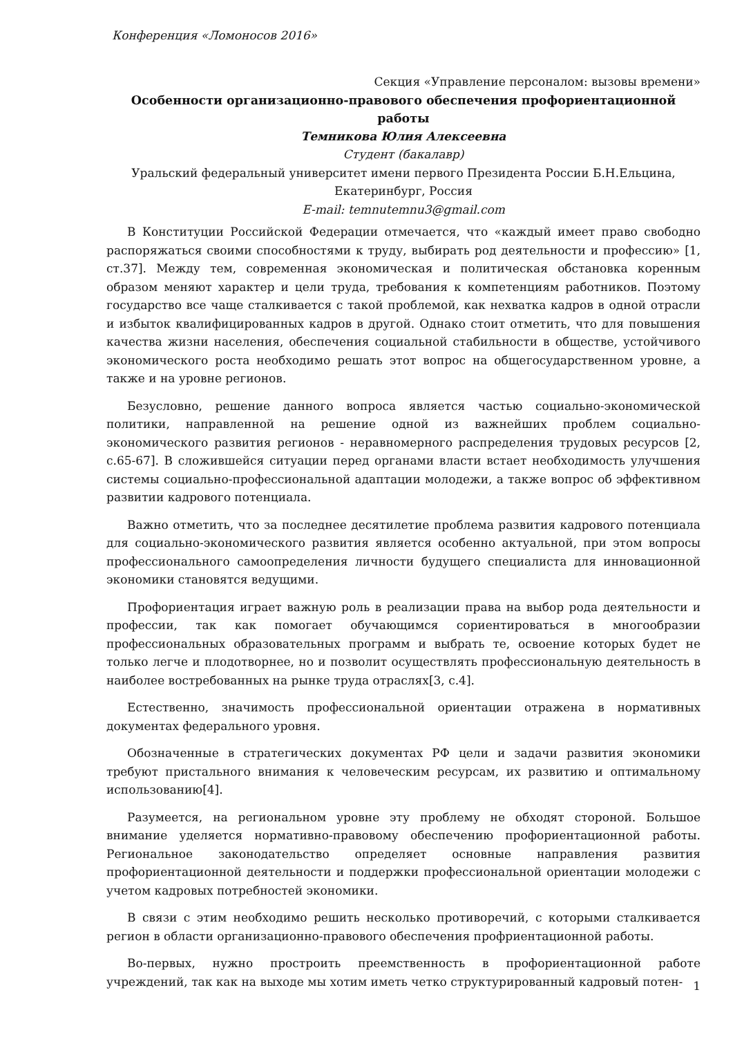Конференция «Ломоносов 2016»
Секция «Управление персоналом: вызовы времени»
Особенности организационно-правового обеспечения профориентационной работы
Темникова Юлия Алексеевна
Студент (бакалавр)
Уральский федеральный университет имени первого Президента России Б.Н.Ельцина, Екатеринбург, Россия
E-mail: temnutemnu3@gmail.com
В Конституции Российской Федерации отмечается, что «каждый имеет право свободно распоряжаться своими способностями к труду, выбирать род деятельности и профессию» [1, ст.37]. Между тем, современная экономическая и политическая обстановка коренным образом меняют характер и цели труда, требования к компетенциям работников. Поэтому государство все чаще сталкивается с такой проблемой, как нехватка кадров в одной отрасли и избыток квалифицированных кадров в другой. Однако стоит отметить, что для повышения качества жизни населения, обеспечения социальной стабильности в обществе, устойчивого экономического роста необходимо решать этот вопрос на общегосударственном уровне, а также и на уровне регионов.
Безусловно, решение данного вопроса является частью социально-экономической политики, направленной на решение одной из важнейших проблем социально-экономического развития регионов - неравномерного распределения трудовых ресурсов [2, с.65-67]. В сложившейся ситуации перед органами власти встает необходимость улучшения системы социально-профессиональной адаптации молодежи, а также вопрос об эффективном развитии кадрового потенциала.
Важно отметить, что за последнее десятилетие проблема развития кадрового потенциала для социально-экономического развития является особенно актуальной, при этом вопросы профессионального самоопределения личности будущего специалиста для инновационной экономики становятся ведущими.
Профориентация играет важную роль в реализации права на выбор рода деятельности и профессии, так как помогает обучающимся сориентироваться в многообразии профессиональных образовательных программ и выбрать те, освоение которых будет не только легче и плодотворнее, но и позволит осуществлять профессиональную деятельность в наиболее востребованных на рынке труда отраслях[3, с.4].
Естественно, значимость профессиональной ориентации отражена в нормативных документах федерального уровня.
Обозначенные в стратегических документах РФ цели и задачи развития экономики требуют пристального внимания к человеческим ресурсам, их развитию и оптимальному использованию[4].
Разумеется, на региональном уровне эту проблему не обходят стороной. Большое внимание уделяется нормативно-правовому обеспечению профориентационной работы. Региональное законодательство определяет основные направления развития профориентационной деятельности и поддержки профессиональной ориентации молодежи с учетом кадровых потребностей экономики.
В связи с этим необходимо решить несколько противоречий, с которыми сталкивается регион в области организационно-правового обеспечения профриентационной работы.
Во-первых, нужно простроить преемственность в профориентационной работе учреждений, так как на выходе мы хотим иметь четко структурированный кадровый потен-
1